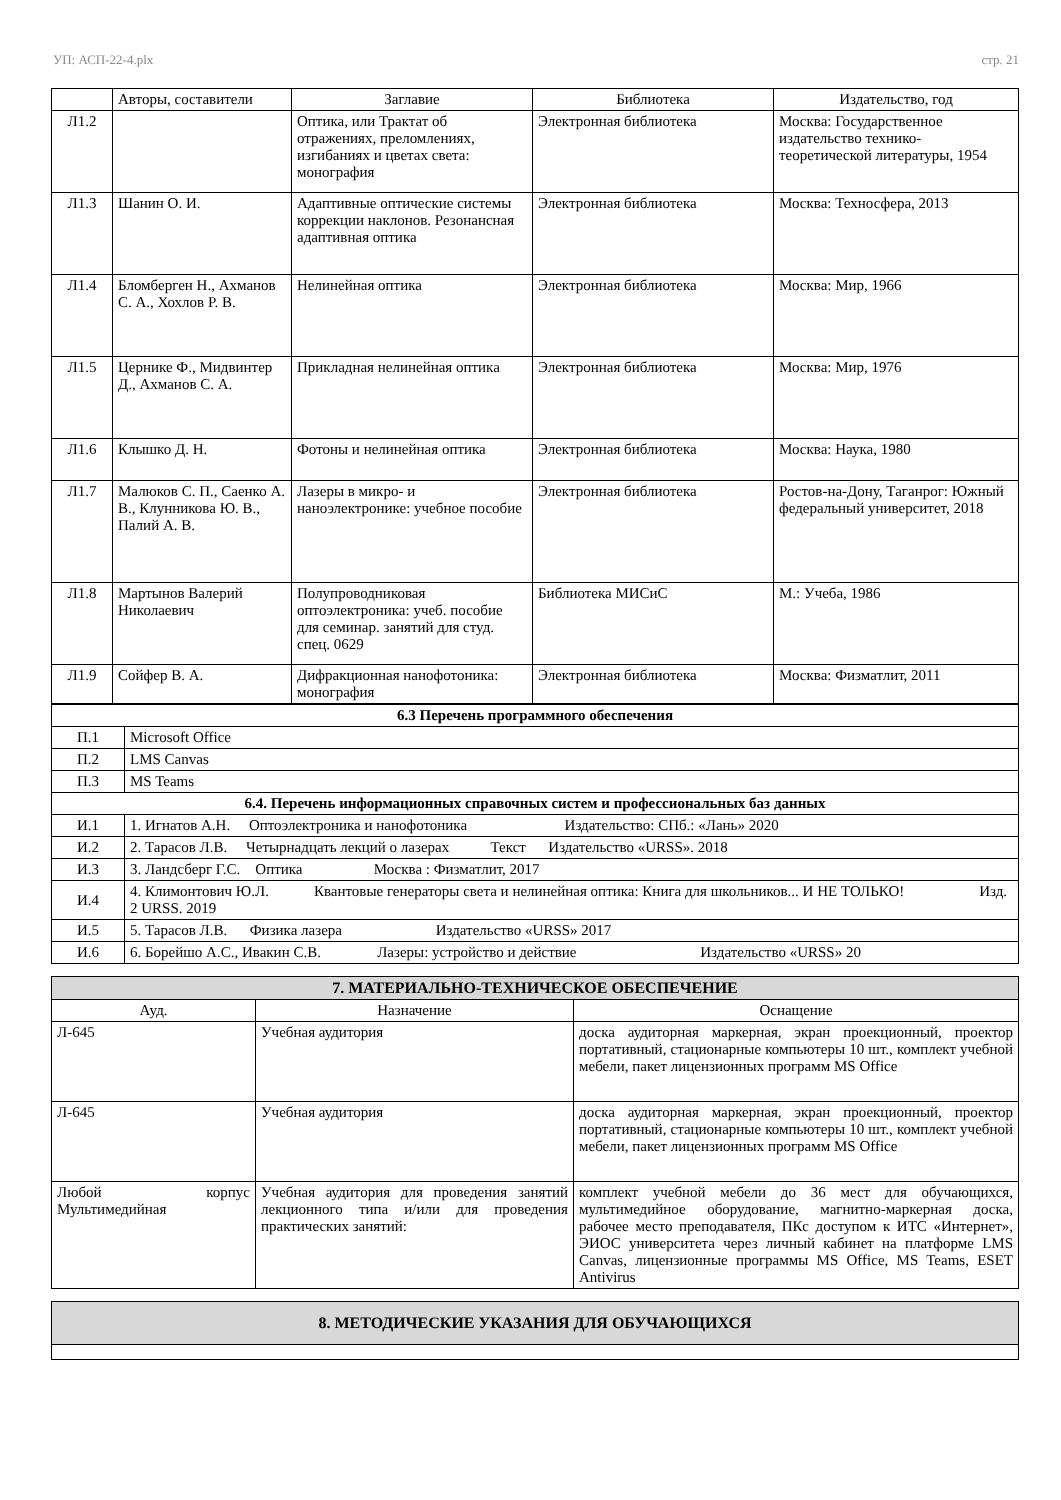УП: АСП-22-4.plx стр. 21
| | Авторы, составители | Заглавие | Библиотека | Издательство, год |
| --- | --- | --- | --- | --- |
| Л1.2 | | Оптика, или Трактат об отражениях, преломлениях, изгибаниях и цветах света: монография | Электронная библиотека | Москва: Государственное издательство технико-теоретической литературы, 1954 |
| Л1.3 | Шанин О. И. | Адаптивные оптические системы коррекции наклонов. Резонансная адаптивная оптика | Электронная библиотека | Москва: Техносфера, 2013 |
| Л1.4 | Бломберген Н., Ахманов С. А., Хохлов Р. В. | Нелинейная оптика | Электронная библиотека | Москва: Мир, 1966 |
| Л1.5 | Цернике Ф., Мидвинтер Д., Ахманов С. А. | Прикладная нелинейная оптика | Электронная библиотека | Москва: Мир, 1976 |
| Л1.6 | Клышко Д. Н. | Фотоны и нелинейная оптика | Электронная библиотека | Москва: Наука, 1980 |
| Л1.7 | Малюков С. П., Саенко А. В., Клунникова Ю. В., Палий А. В. | Лазеры в микро- и наноэлектронике: учебное пособие | Электронная библиотека | Ростов-на-Дону, Таганрог: Южный федеральный университет, 2018 |
| Л1.8 | Мартынов Валерий Николаевич | Полупроводниковая оптоэлектроника: учеб. пособие для семинар. занятий для студ. спец. 0629 | Библиотека МИСиС | М.: Учеба, 1986 |
| Л1.9 | Сойфер В. А. | Дифракционная нанофотоника: монография | Электронная библиотека | Москва: Физматлит, 2011 |
| 6.3 Перечень программного обеспечения | |
| П.1 | Microsoft Office |
| П.2 | LMS Canvas |
| П.3 | MS Teams |
| 6.4. Перечень информационных справочных систем и профессиональных баз данных | |
| И.1 | 1. Игнатов А.Н. Оптоэлектроника и нанофотоника Издательство: СПб.: «Лань» 2020 |
| И.2 | 2. Тарасов Л.В. Четырнадцать лекций о лазерах Текст Издательство «URSS». 2018 |
| И.3 | 3. Ландсберг Г.С. Оптика Москва : Физматлит, 2017 |
| И.4 | 4. Климонтович Ю.Л. Квантовые генераторы света и нелинейная оптика: Книга для школьников... И НЕ ТОЛЬКО! Изд. 2 URSS. 2019 |
| И.5 | 5. Тарасов Л.В. Физика лазера Издательство «URSS» 2017 |
| И.6 | 6. Борейшо А.С., Ивакин С.В. Лазеры: устройство и действие Издательство «URSS» 20 |
| 7. МАТЕРИАЛЬНО-ТЕХНИЧЕСКОЕ ОБЕСПЕЧЕНИЕ | | |
| Ауд. | Назначение | Оснащение |
| Л-645 | Учебная аудитория | доска аудиторная маркерная, экран проекционный, проектор портативный, стационарные компьютеры 10 шт., комплект учебной мебели, пакет лицензионных программ MS Office |
| Л-645 | Учебная аудитория | доска аудиторная маркерная, экран проекционный, проектор портативный, стационарные компьютеры 10 шт., комплект учебной мебели, пакет лицензионных программ MS Office |
| Любой корпус Мультимедийная | Учебная аудитория для проведения занятий лекционного типа и/или для проведения практических занятий: | комплект учебной мебели до 36 мест для обучающихся, мультимедийное оборудование, магнитно-маркерная доска, рабочее место преподавателя, ПКс доступом к ИТС «Интернет», ЭИОС университета через личный кабинет на платформе LMS Canvas, лицензионные программы MS Office, MS Teams, ESET Antivirus |
| 8. МЕТОДИЧЕСКИЕ УКАЗАНИЯ ДЛЯ ОБУЧАЮЩИХСЯ |